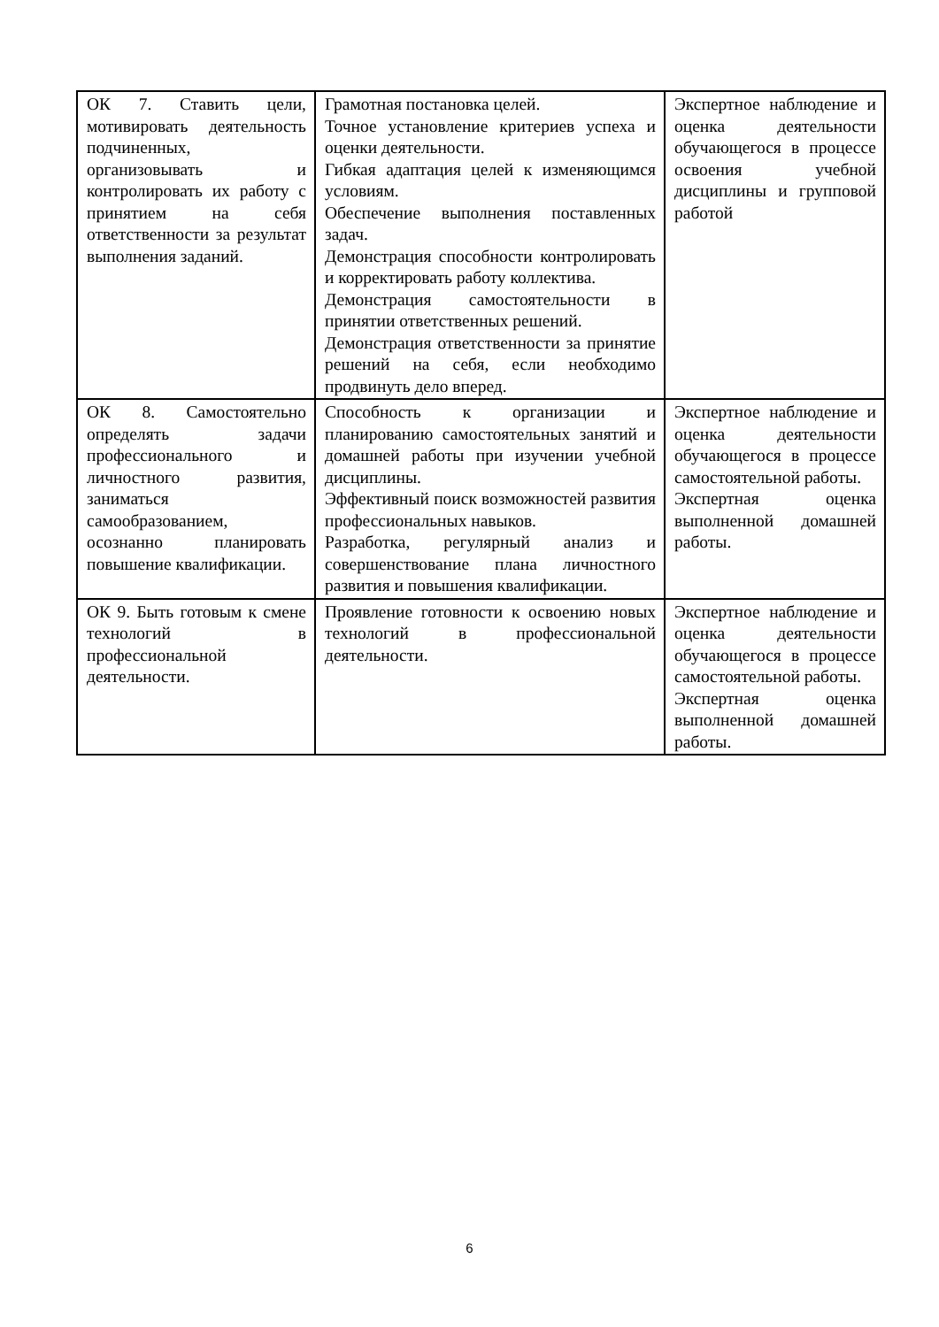| ОК 7. Ставить цели, мотивировать деятельность подчиненных, организовывать и контролировать их работу с принятием на себя ответственности за результат выполнения заданий. | Грамотная постановка целей. Точное установление критериев успеха и оценки деятельности. Гибкая адаптация целей к изменяющимся условиям. Обеспечение выполнения поставленных задач. Демонстрация способности контролировать и корректировать работу коллектива. Демонстрация самостоятельности в принятии ответственных решений. Демонстрация ответственности за принятие решений на себя, если необходимо продвинуть дело вперед. | Экспертное наблюдение и оценка деятельности обучающегося в процессе освоения учебной дисциплины и групповой работой |
| ОК 8. Самостоятельно определять задачи профессионального и личностного развития, заниматься самообразованием, осознанно планировать повышение квалификации. | Способность к организации и планированию самостоятельных занятий и домашней работы при изучении учебной дисциплины. Эффективный поиск возможностей развития профессиональных навыков. Разработка, регулярный анализ и совершенствование плана личностного развития и повышения квалификации. | Экспертное наблюдение и оценка деятельности обучающегося в процессе самостоятельной работы. Экспертная оценка выполненной домашней работы. |
| ОК 9. Быть готовым к смене технологий в профессиональной деятельности. | Проявление готовности к освоению новых технологий в профессиональной деятельности. | Экспертное наблюдение и оценка деятельности обучающегося в процессе самостоятельной работы. Экспертная оценка выполненной домашней работы. |
6